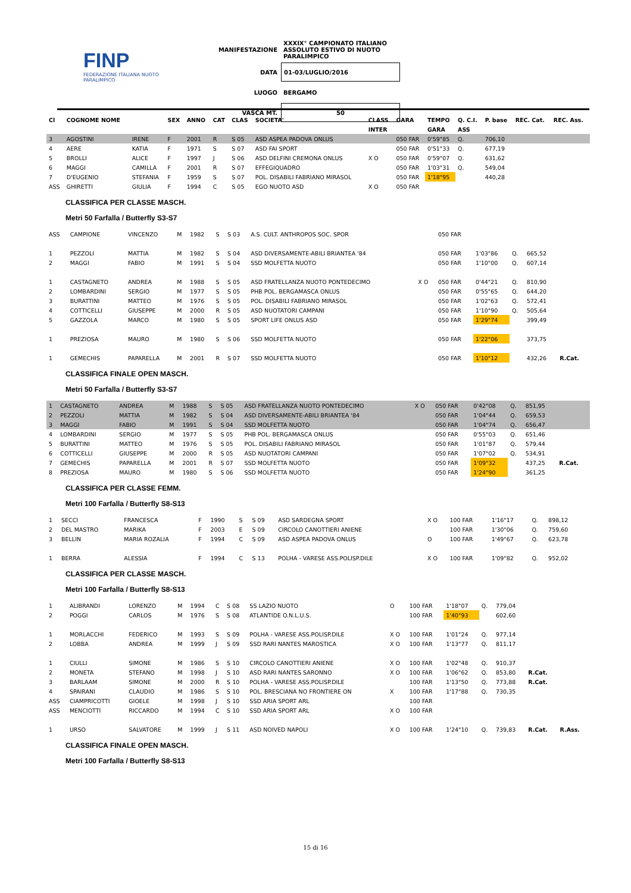FINP
FEDERAZIONE ITALIANA NUOTO PARALIMPICO
| MANIFESTAZIONE | XXXIX° CAMPIONATO ITALIANO ASSOLUTO ESTIVO DI NUOTO PARALIMPICO |
| DATA | 01-03/LUGLIO/2016 |
| LUOGO | BERGAMO |
| VASCA MT. | 50 |
| Cl | COGNOME NOME | | SEX | ANNO | CAT | CLAS | SOCIETA' | CLASS | GARA | TEMPO | Q. C.I. | P. base | REC. Cat. | REC. Ass. |
| --- | --- | --- | --- | --- | --- | --- | --- | --- | --- | --- | --- | --- | --- | --- |
| | | | | | | | | INTER | | GARA | ASS | | | |
| 3 | AGOSTINI | IRENE | F | 2001 | R | S 05 | ASD ASPEA PADOVA ONLUS | | 050 FAR | 0'59"85 | Q. | 706,10 | | |
| 4 | AERE | KATIA | F | 1971 | S | S 07 | ASD FAI SPORT | | 050 FAR | 0'51"33 | Q. | 677,19 | | |
| 5 | BROLLI | ALICE | F | 1997 | J | S 06 | ASD DELFINI CREMONA ONLUS | X O | 050 FAR | 0'59"07 | Q. | 631,62 | | |
| 6 | MAGGI | CAMILLA | F | 2001 | R | S 07 | EFFEGIQUADRO | | 050 FAR | 1'03"31 | Q. | 549,04 | | |
| 7 | D'EUGENIO | STEFANIA | F | 1959 | S | S 07 | POL. DISABILI FABRIANO MIRASOL | | 050 FAR | 1'18"95 | | 440,28 | | |
| ASS | GHIRETTI | GIULIA | F | 1994 | C | S 05 | EGO NUOTO ASD | X O | 050 FAR | | | | | |
CLASSIFICA PER CLASSE MASCH.
Metri 50 Farfalla / Butterfly S3-S7
| ASS | CAMPIONE | VINCENZO | M | 1982 | S | S 03 | A.S. CULT. ANTHROPOS SOC. SPOR | | 050 FAR | | | | |
| 1 | PEZZOLI | MATTIA | M | 1982 | S | S 04 | ASD DIVERSAMENTE-ABILI BRIANTEA '84 | | 050 FAR | 1'03"86 | Q. | 665,52 | |
| 2 | MAGGI | FABIO | M | 1991 | S | S 04 | SSD MOLFETTA NUOTO | | 050 FAR | 1'10"00 | Q. | 607,14 | |
| 1 | CASTAGNETO | ANDREA | M | 1988 | S | S 05 | ASD FRATELLANZA NUOTO PONTEDECIMO | X O | 050 FAR | 0'44"21 | Q. | 810,90 | |
| 2 | LOMBARDINI | SERGIO | M | 1977 | S | S 05 | PHB POL. BERGAMASCA ONLUS | | 050 FAR | 0'55"65 | Q. | 644,20 | |
| 3 | BURATTINI | MATTEO | M | 1976 | S | S 05 | POL. DISABILI FABRIANO MIRASOL | | 050 FAR | 1'02"63 | Q. | 572,41 | |
| 4 | COTTICELLI | GIUSEPPE | M | 2000 | R | S 05 | ASD NUOTATORI CAMPANI | | 050 FAR | 1'10"90 | Q. | 505,64 | |
| 5 | GAZZOLA | MARCO | M | 1980 | S | S 05 | SPORT LIFE ONLUS ASD | | 050 FAR | 1'29"74 | | 399,49 | |
| 1 | PREZIOSA | MAURO | M | 1980 | S | S 06 | SSD MOLFETTA NUOTO | | 050 FAR | 1'22"06 | | 373,75 | |
| 1 | GEMECHIS | PAPARELLA | M | 2001 | R | S 07 | SSD MOLFETTA NUOTO | | 050 FAR | 1'10"12 | | 432,26 | R.Cat. |
CLASSIFICA FINALE OPEN MASCH.
Metri 50 Farfalla / Butterfly S3-S7
| 1 | CASTAGNETO | ANDREA | M | 1988 | S | S 05 | ASD FRATELLANZA NUOTO PONTEDECIMO | X O | 050 FAR | 0'42"08 | Q. | 851,95 | |
| 2 | PEZZOLI | MATTIA | M | 1982 | S | S 04 | ASD DIVERSAMENTE-ABILI BRIANTEA '84 | | 050 FAR | 1'04"44 | Q. | 659,53 | |
| 3 | MAGGI | FABIO | M | 1991 | S | S 04 | SSD MOLFETTA NUOTO | | 050 FAR | 1'04"74 | Q. | 656,47 | |
| 4 | LOMBARDINI | SERGIO | M | 1977 | S | S 05 | PHB POL. BERGAMASCA ONLUS | | 050 FAR | 0'55"03 | Q. | 651,46 | |
| 5 | BURATTINI | MATTEO | M | 1976 | S | S 05 | POL. DISABILI FABRIANO MIRASOL | | 050 FAR | 1'01"87 | Q. | 579,44 | |
| 6 | COTTICELLI | GIUSEPPE | M | 2000 | R | S 05 | ASD NUOTATORI CAMPANI | | 050 FAR | 1'07"02 | Q. | 534,91 | |
| 7 | GEMECHIS | PAPARELLA | M | 2001 | R | S 07 | SSD MOLFETTA NUOTO | | 050 FAR | 1'09"32 | | 437,25 | R.Cat. |
| 8 | PREZIOSA | MAURO | M | 1980 | S | S 06 | SSD MOLFETTA NUOTO | | 050 FAR | 1'24"90 | | 361,25 | |
CLASSIFICA PER CLASSE FEMM.
Metri 100 Farfalla / Butterfly S8-S13
| 1 | SECCI | FRANCESCA | F | 1990 | S | S 09 | ASD SARDEGNA SPORT | X O | 100 FAR | 1'16"17 | Q. | 898,12 | |
| 2 | DEL MASTRO | MARIKA | F | 2003 | E | S 09 | CIRCOLO CANOTTIERI ANIENE | | 100 FAR | 1'30"06 | Q. | 759,60 | |
| 3 | BELLIN | MARIA ROZALIA | F | 1994 | C | S 09 | ASD ASPEA PADOVA ONLUS | O | 100 FAR | 1'49"67 | Q. | 623,78 | |
| 1 | BERRA | ALESSIA | F | 1994 | C | S 13 | POLHA - VARESE ASS.POLISP.DILE | X O | 100 FAR | 1'09"82 | Q. | 952,02 | |
CLASSIFICA PER CLASSE MASCH.
Metri 100 Farfalla / Butterfly S8-S13
| 1 | ALIBRANDI | LORENZO | M | 1994 | C | S 08 | SS LAZIO NUOTO | O | 100 FAR | 1'18"07 | Q. | 779,04 | | |
| 2 | POGGI | CARLOS | M | 1976 | S | S 08 | ATLANTIDE O.N.L.U.S. | | 100 FAR | 1'40"93 | | 602,60 | | |
| 1 | MORLACCHI | FEDERICO | M | 1993 | S | S 09 | POLHA - VARESE ASS.POLISP.DILE | X O | 100 FAR | 1'01"24 | Q. | 977,14 | | |
| 2 | LOBBA | ANDREA | M | 1999 | J | S 09 | SSD RARI NANTES MAROSTICA | X O | 100 FAR | 1'13"77 | Q. | 811,17 | | |
| 1 | CIULLI | SIMONE | M | 1986 | S | S 10 | CIRCOLO CANOTTIERI ANIENE | X O | 100 FAR | 1'02"48 | Q. | 910,37 | | |
| 2 | MONETA | STEFANO | M | 1998 | J | S 10 | ASD RARI NANTES SARONNO | X O | 100 FAR | 1'06"62 | Q. | 853,80 | R.Cat. | |
| 3 | BARLAAM | SIMONE | M | 2000 | R | S 10 | POLHA - VARESE ASS.POLISP.DILE | | 100 FAR | 1'13"50 | Q. | 773,88 | R.Cat. | |
| 4 | SPAIRANI | CLAUDIO | M | 1986 | S | S 10 | POL. BRESCIANA NO FRONTIERE ON | X | 100 FAR | 1'17"88 | Q. | 730,35 | | |
| ASS | CIAMPRICOTTI | GIOELE | M | 1998 | J | S 10 | SSD ARIA SPORT ARL | | 100 FAR | | | | | |
| ASS | MENCIOTTI | RICCARDO | M | 1994 | C | S 10 | SSD ARIA SPORT ARL | X O | 100 FAR | | | | | |
| 1 | URSO | SALVATORE | M | 1999 | J | S 11 | ASD NOIVED NAPOLI | X O | 100 FAR | 1'24"10 | Q. | 739,83 | R.Cat. | R.Ass. |
CLASSIFICA FINALE OPEN MASCH.
Metri 100 Farfalla / Butterfly S8-S13
15 di 16